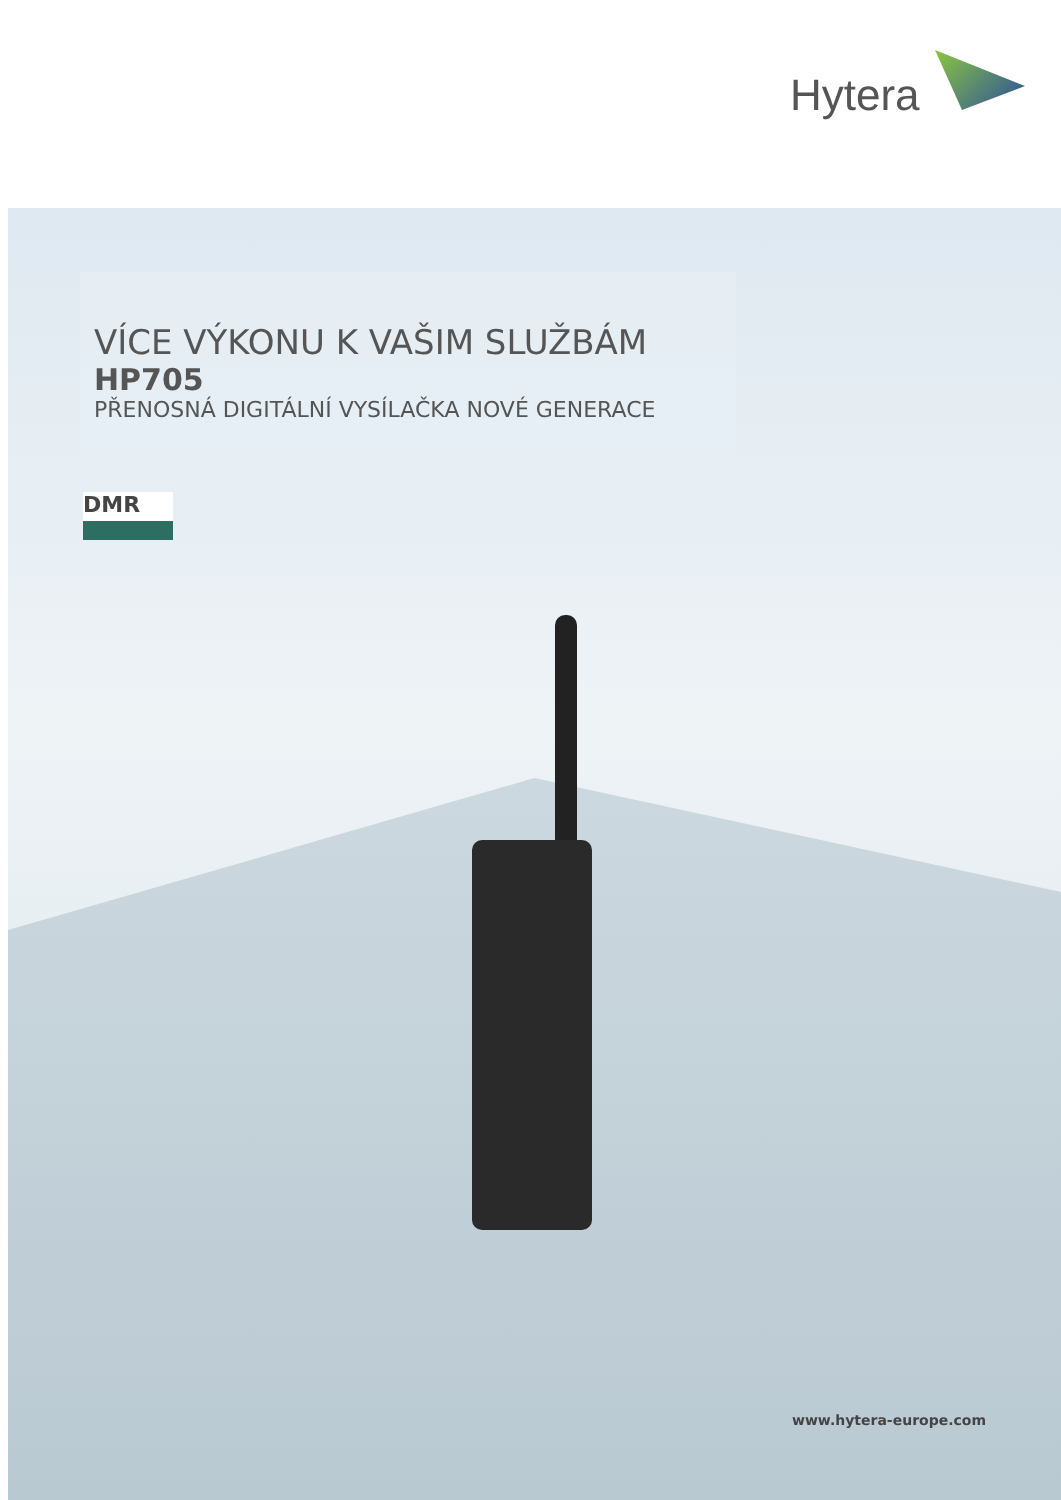Hytera
VÍCE VÝKONU K VAŠIM SLUŽBÁM
HP705
PŘENOSNÁ DIGITÁLNÍ VYSÍLAČKA NOVÉ GENERACE
DMR
www.hytera-europe.com